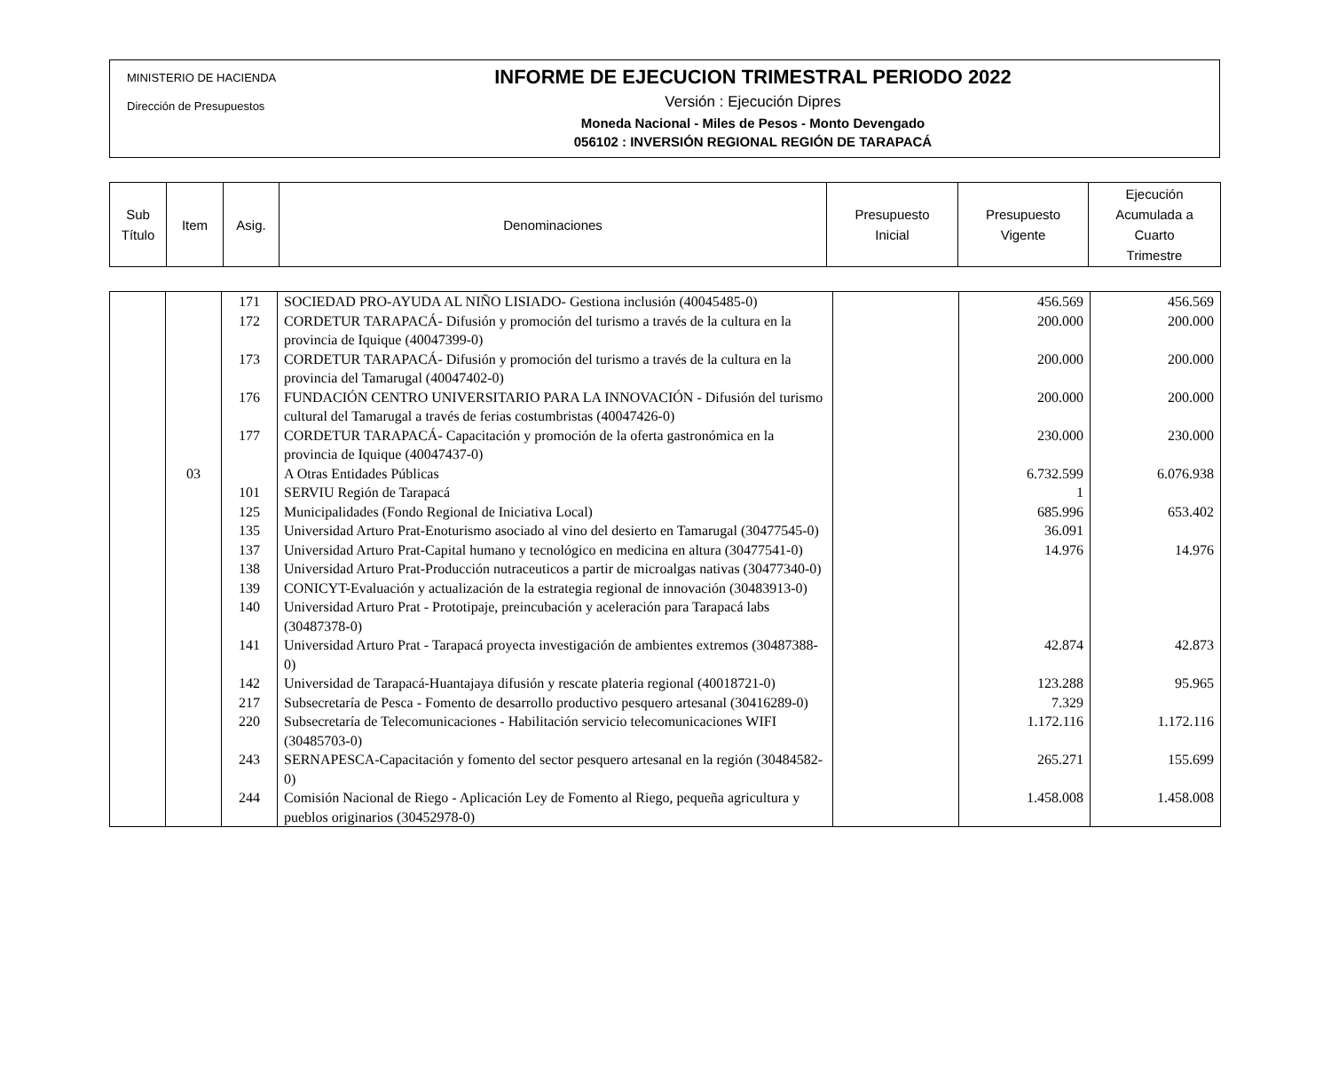MINISTERIO DE HACIENDA
Dirección de Presupuestos
INFORME DE EJECUCION TRIMESTRAL PERIODO 2022
Versión : Ejecución Dipres
Moneda Nacional - Miles de Pesos - Monto Devengado
056102 : INVERSIÓN REGIONAL REGIÓN DE TARAPACÁ
| Sub Título | Item | Asig. | Denominaciones | Presupuesto Inicial | Presupuesto Vigente | Ejecución Acumulada a Cuarto Trimestre |
| | | 171 | SOCIEDAD PRO-AYUDA AL NIÑO LISIADO- Gestiona inclusión (40045485-0) | | 456.569 | 456.569 |
| | | 172 | CORDETUR TARAPACÁ- Difusión y promoción del turismo a través de la cultura en la provincia de Iquique (40047399-0) | | 200.000 | 200.000 |
| | | 173 | CORDETUR TARAPACÁ- Difusión y promoción del turismo a través de la cultura en la provincia del Tamarugal (40047402-0) | | 200.000 | 200.000 |
| | | 176 | FUNDACIÓN CENTRO UNIVERSITARIO PARA LA INNOVACIÓN - Difusión del turismo cultural del Tamarugal a través de ferias costumbristas (40047426-0) | | 200.000 | 200.000 |
| | | 177 | CORDETUR TARAPACÁ- Capacitación y promoción de la oferta gastronómica en la provincia de Iquique (40047437-0) | | 230.000 | 230.000 |
| | 03 | | A Otras Entidades Públicas | | 6.732.599 | 6.076.938 |
| | | 101 | SERVIU Región de Tarapacá | | 1 | |
| | | 125 | Municipalidades (Fondo Regional de Iniciativa Local) | | 685.996 | 653.402 |
| | | 135 | Universidad Arturo Prat-Enoturismo asociado al vino del desierto en Tamarugal (30477545-0) | | 36.091 | |
| | | 137 | Universidad Arturo Prat-Capital humano y tecnológico en medicina en altura (30477541-0) | | 14.976 | 14.976 |
| | | 138 | Universidad Arturo Prat-Producción nutraceuticos a partir de microalgas nativas (30477340-0) | | | |
| | | 139 | CONICYT-Evaluación y actualización de la estrategia regional de innovación (30483913-0) | | | |
| | | 140 | Universidad Arturo Prat - Prototipaje, preincubación y aceleración para Tarapacá labs (30487378-0) | | | |
| | | 141 | Universidad Arturo Prat - Tarapacá proyecta investigación de ambientes extremos (30487388-0) | | 42.874 | 42.873 |
| | | 142 | Universidad de Tarapacá-Huantajaya difusión y rescate plateria regional (40018721-0) | | 123.288 | 95.965 |
| | | 217 | Subsecretaría de Pesca - Fomento de desarrollo productivo pesquero artesanal (30416289-0) | | 7.329 | |
| | | 220 | Subsecretaría de Telecomunicaciones - Habilitación servicio telecomunicaciones WIFI (30485703-0) | | 1.172.116 | 1.172.116 |
| | | 243 | SERNAPESCA-Capacitación y fomento del sector pesquero artesanal en la región (30484582-0) | | 265.271 | 155.699 |
| | | 244 | Comisión Nacional de Riego - Aplicación Ley de Fomento al Riego, pequeña agricultura y pueblos originarios (30452978-0) | | 1.458.008 | 1.458.008 |